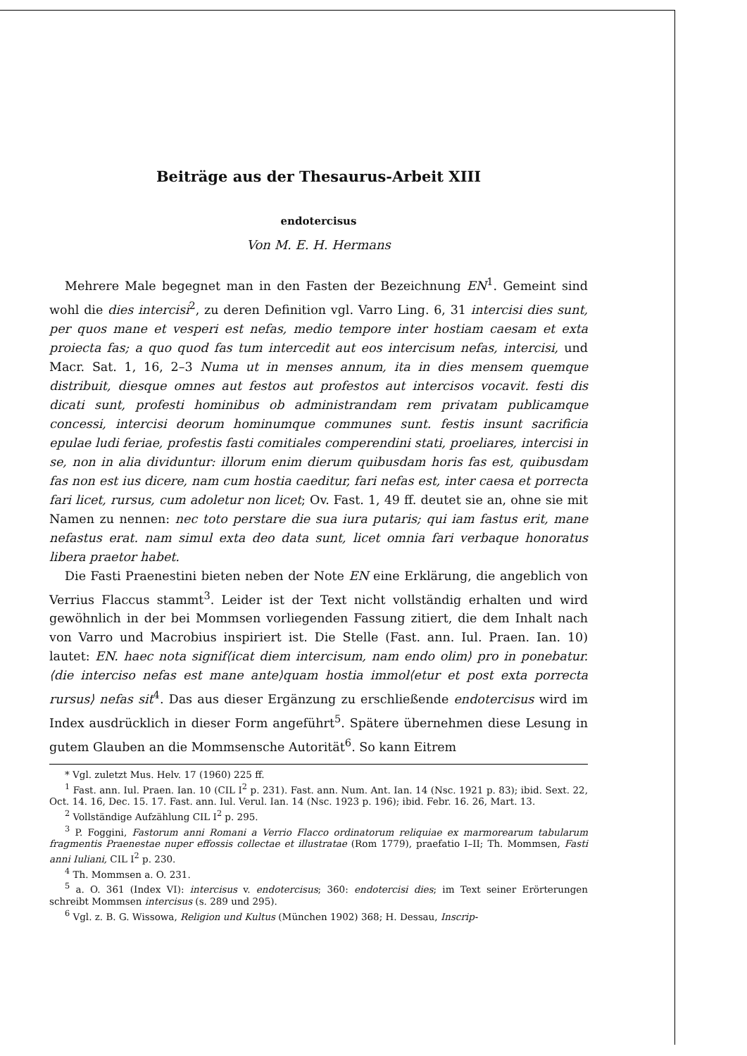Beiträge aus der Thesaurus-Arbeit XIII
endotercisus
Von M. E. H. Hermans
Mehrere Male begegnet man in den Fasten der Bezeichnung EN<sup>1</sup>. Gemeint sind wohl die dies intercisi<sup>2</sup>, zu deren Definition vgl. Varro Ling. 6, 31 intercisi dies sunt, per quos mane et vesperi est nefas, medio tempore inter hostiam caesam et exta proiecta fas; a quo quod fas tum intercedit aut eos intercisum nefas, intercisi, und Macr. Sat. 1, 16, 2–3 Numa ut in menses annum, ita in dies mensem quemque distribuit, diesque omnes aut festos aut profestos aut intercisos vocavit. festi dis dicati sunt, profesti hominibus ob administrandam rem privatam publicamque concessi, intercisi deorum hominumque communes sunt. festis insunt sacrificia epulae ludi feriae, profestis fasti comitiales comperendini stati, proeliares, intercisi in se, non in alia dividuntur: illorum enim dierum quibusdam horis fas est, quibusdam fas non est ius dicere, nam cum hostia caeditur, fari nefas est, inter caesa et porrecta fari licet, rursus, cum adoletur non licet; Ov. Fast. 1, 49 ff. deutet sie an, ohne sie mit Namen zu nennen: nec toto perstare die sua iura putaris; qui iam fastus erit, mane nefastus erat. nam simul exta deo data sunt, licet omnia fari verbaque honoratus libera praetor habet.
Die Fasti Praenestini bieten neben der Note EN eine Erklärung, die angeblich von Verrius Flaccus stammt<sup>3</sup>. Leider ist der Text nicht vollständig erhalten und wird gewöhnlich in der bei Mommsen vorliegenden Fassung zitiert, die dem Inhalt nach von Varro und Macrobius inspiriert ist. Die Stelle (Fast. ann. Iul. Praen. Ian. 10) lautet: EN. haec nota signif⟨icat diem intercisum, nam endo olim⟩ pro in ponebatur. ⟨die interciso nefas est mane ante⟩quam hostia immol⟨etur et post exta porrecta rursus⟩ nefas sit<sup>4</sup>. Das aus dieser Ergänzung zu erschließende endotercisus wird im Index ausdrücklich in dieser Form angeführt<sup>5</sup>. Spätere übernehmen diese Lesung in gutem Glauben an die Mommsensche Autorität<sup>6</sup>. So kann Eitrem
* Vgl. zuletzt Mus. Helv. 17 (1960) 225 ff.
<sup>1</sup> Fast. ann. Iul. Praen. Ian. 10 (CIL I<sup>2</sup> p. 231). Fast. ann. Num. Ant. Ian. 14 (Nsc. 1921 p. 83); ibid. Sext. 22, Oct. 14. 16, Dec. 15. 17. Fast. ann. Iul. Verul. Ian. 14 (Nsc. 1923 p. 196); ibid. Febr. 16. 26, Mart. 13.
<sup>2</sup> Vollständige Aufzählung CIL I<sup>2</sup> p. 295.
<sup>3</sup> P. Foggini, Fastorum anni Romani a Verrio Flacco ordinatorum reliquiae ex marmorearum tabularum fragmentis Praenestae nuper effossis collectae et illustratae (Rom 1779), praefatio I–II; Th. Mommsen, Fasti anni Iuliani, CIL I<sup>2</sup> p. 230.
<sup>4</sup> Th. Mommsen a. O. 231.
<sup>5</sup> a. O. 361 (Index VI): intercisus v. endotercisus; 360: endotercisi dies; im Text seiner Erörterungen schreibt Mommsen intercisus (s. 289 und 295).
<sup>6</sup> Vgl. z. B. G. Wissowa, Religion und Kultus (München 1902) 368; H. Dessau, Inscrip-